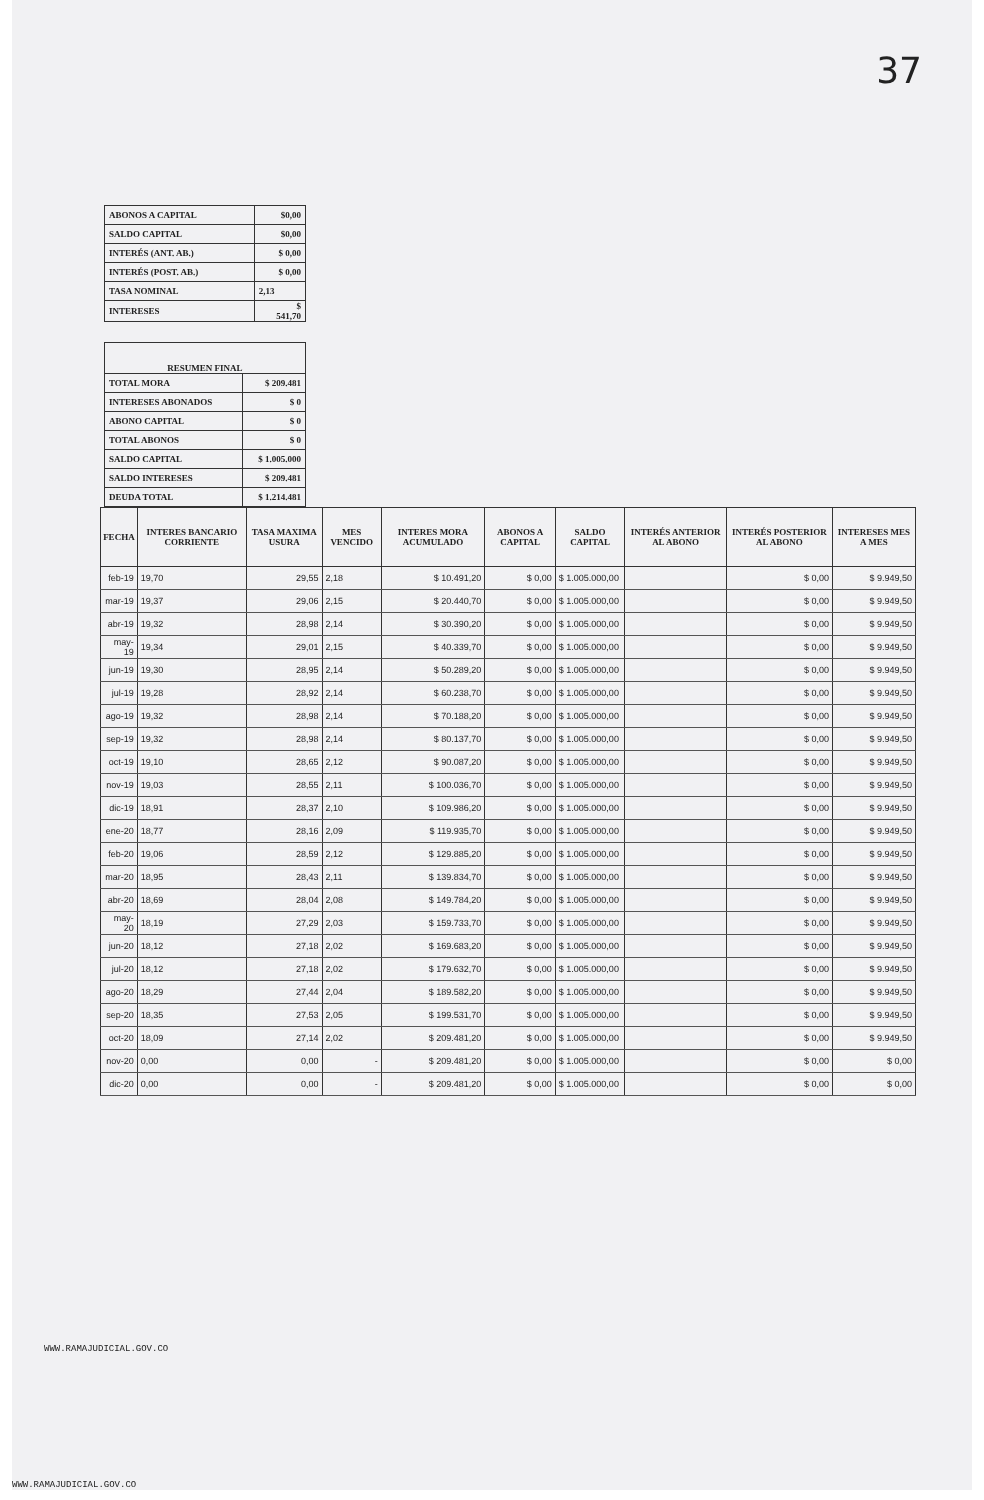37
| ABONOS A CAPITAL | $0,00 |
| SALDO CAPITAL | $0,00 |
| INTERÉS (ANT. AB.) | $ 0,00 |
| INTERÉS (POST. AB.) | $ 0,00 |
| TASA NOMINAL | 2,13 |
| INTERESES | $ 541,70 |
| RESUMEN FINAL | |
| TOTAL MORA | $ 209.481 |
| INTERESES ABONADOS | $ 0 |
| ABONO CAPITAL | $ 0 |
| TOTAL ABONOS | $ 0 |
| SALDO CAPITAL | $ 1.005.000 |
| SALDO INTERESES | $ 209.481 |
| DEUDA TOTAL | $ 1.214.481 |
| FECHA | INTERES BANCARIO CORRIENTE | TASA MAXIMA USURA | MES VENCIDO | INTERES MORA ACUMULADO | ABONOS A CAPITAL | SALDO CAPITAL | INTERÉS ANTERIOR AL ABONO | INTERÉS POSTERIOR AL ABONO | INTERESES MES A MES |
| --- | --- | --- | --- | --- | --- | --- | --- | --- | --- |
| feb-19 | 19,70 | 29,55 | 2,18 | $ 10.491,20 | $ 0,00 | $ 1.005.000,00 | | $ 0,00 | $ 9.949,50 |
| mar-19 | 19,37 | 29,06 | 2,15 | $ 20.440,70 | $ 0,00 | $ 1.005.000,00 | | $ 0,00 | $ 9.949,50 |
| abr-19 | 19,32 | 28,98 | 2,14 | $ 30.390,20 | $ 0,00 | $ 1.005.000,00 | | $ 0,00 | $ 9.949,50 |
| may-19 | 19,34 | 29,01 | 2,15 | $ 40.339,70 | $ 0,00 | $ 1.005.000,00 | | $ 0,00 | $ 9.949,50 |
| jun-19 | 19,30 | 28,95 | 2,14 | $ 50.289,20 | $ 0,00 | $ 1.005.000,00 | | $ 0,00 | $ 9.949,50 |
| jul-19 | 19,28 | 28,92 | 2,14 | $ 60.238,70 | $ 0,00 | $ 1.005.000,00 | | $ 0,00 | $ 9.949,50 |
| ago-19 | 19,32 | 28,98 | 2,14 | $ 70.188,20 | $ 0,00 | $ 1.005.000,00 | | $ 0,00 | $ 9.949,50 |
| sep-19 | 19,32 | 28,98 | 2,14 | $ 80.137,70 | $ 0,00 | $ 1.005.000,00 | | $ 0,00 | $ 9.949,50 |
| oct-19 | 19,10 | 28,65 | 2,12 | $ 90.087,20 | $ 0,00 | $ 1.005.000,00 | | $ 0,00 | $ 9.949,50 |
| nov-19 | 19,03 | 28,55 | 2,11 | $ 100.036,70 | $ 0,00 | $ 1.005.000,00 | | $ 0,00 | $ 9.949,50 |
| dic-19 | 18,91 | 28,37 | 2,10 | $ 109.986,20 | $ 0,00 | $ 1.005.000,00 | | $ 0,00 | $ 9.949,50 |
| ene-20 | 18,77 | 28,16 | 2,09 | $ 119.935,70 | $ 0,00 | $ 1.005.000,00 | | $ 0,00 | $ 9.949,50 |
| feb-20 | 19,06 | 28,59 | 2,12 | $ 129.885,20 | $ 0,00 | $ 1.005.000,00 | | $ 0,00 | $ 9.949,50 |
| mar-20 | 18,95 | 28,43 | 2,11 | $ 139.834,70 | $ 0,00 | $ 1.005.000,00 | | $ 0,00 | $ 9.949,50 |
| abr-20 | 18,69 | 28,04 | 2,08 | $ 149.784,20 | $ 0,00 | $ 1.005.000,00 | | $ 0,00 | $ 9.949,50 |
| may-20 | 18,19 | 27,29 | 2,03 | $ 159.733,70 | $ 0,00 | $ 1.005.000,00 | | $ 0,00 | $ 9.949,50 |
| jun-20 | 18,12 | 27,18 | 2,02 | $ 169.683,20 | $ 0,00 | $ 1.005.000,00 | | $ 0,00 | $ 9.949,50 |
| jul-20 | 18,12 | 27,18 | 2,02 | $ 179.632,70 | $ 0,00 | $ 1.005.000,00 | | $ 0,00 | $ 9.949,50 |
| ago-20 | 18,29 | 27,44 | 2,04 | $ 189.582,20 | $ 0,00 | $ 1.005.000,00 | | $ 0,00 | $ 9.949,50 |
| sep-20 | 18,35 | 27,53 | 2,05 | $ 199.531,70 | $ 0,00 | $ 1.005.000,00 | | $ 0,00 | $ 9.949,50 |
| oct-20 | 18,09 | 27,14 | 2,02 | $ 209.481,20 | $ 0,00 | $ 1.005.000,00 | | $ 0,00 | $ 9.949,50 |
| nov-20 | 0,00 | 0,00 | - | $ 209.481,20 | $ 0,00 | $ 1.005.000,00 | | $ 0,00 | $ 0,00 |
| dic-20 | 0,00 | 0,00 | - | $ 209.481,20 | $ 0,00 | $ 1.005.000,00 | | $ 0,00 | $ 0,00 |
WWW.RAMAJUDICIAL.GOV.CO
WWW.RAMAJUDICIAL.GOV.CO